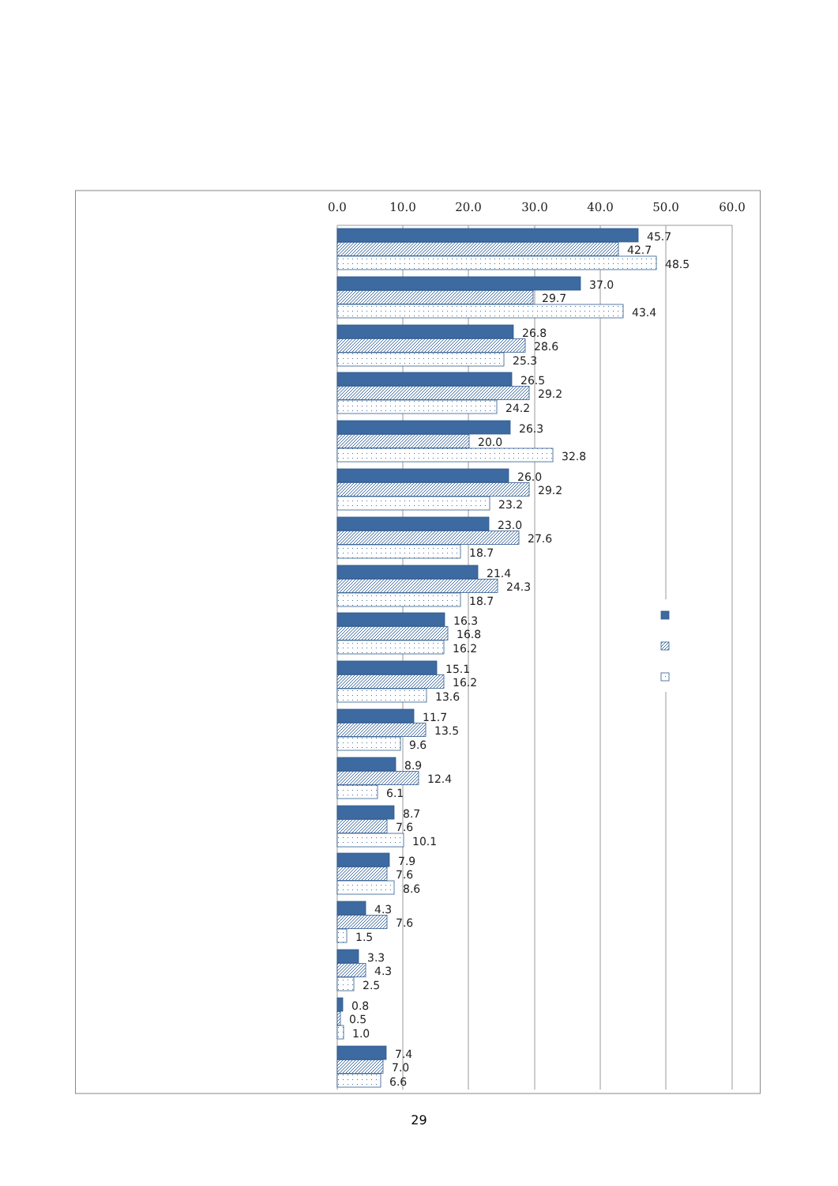0.0
10.0
20.0
30.0
40.0
50.0
60.0
45.7
42.7
48.5
37.0
29.7
43.4
26.8
28.6
25.3
26.5
29.2
24.2
26.3
20.0
32.8
26.0
29.2
23.2
23.0
27.6
18.7
21.4
24.3
18.7
16.3
16.8
16.2
15.1
16.2
13.6
11.7
13.5
9.6
8.9
12.4
6.1
8.7
7.6
10.1
7.9
7.6
8.6
4.3
7.6
1.5
3.3
4.3
2.5
0.8
0.5
1.0
7.4
7.0
6.6
29